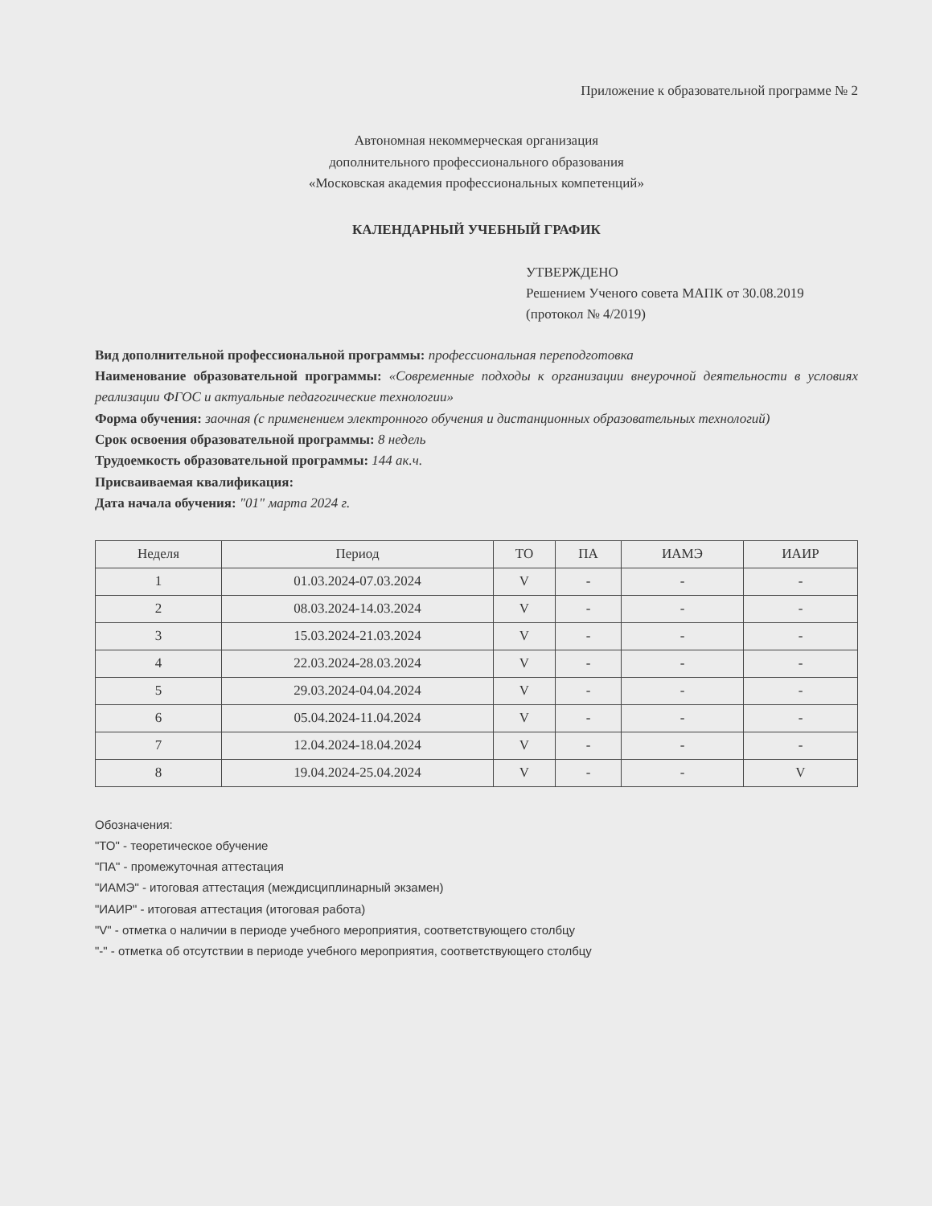Приложение к образовательной программе № 2
Автономная некоммерческая организация
дополнительного профессионального образования
«Московская академия профессиональных компетенций»
КАЛЕНДАРНЫЙ УЧЕБНЫЙ ГРАФИК
УТВЕРЖДЕНО
Решением Ученого совета МАПК от 30.08.2019
(протокол № 4/2019)
Вид дополнительной профессиональной программы: профессиональная переподготовка
Наименование образовательной программы: «Современные подходы к организации внеурочной деятельности в условиях реализации ФГОС и актуальные педагогические технологии»
Форма обучения: заочная (с применением электронного обучения и дистанционных образовательных технологий)
Срок освоения образовательной программы: 8 недель
Трудоемкость образовательной программы: 144 ак.ч.
Присваиваемая квалификация:
Дата начала обучения: "01" марта 2024 г.
| Неделя | Период | ТО | ПА | ИАМЭ | ИАИР |
| --- | --- | --- | --- | --- | --- |
| 1 | 01.03.2024-07.03.2024 | V | - | - | - |
| 2 | 08.03.2024-14.03.2024 | V | - | - | - |
| 3 | 15.03.2024-21.03.2024 | V | - | - | - |
| 4 | 22.03.2024-28.03.2024 | V | - | - | - |
| 5 | 29.03.2024-04.04.2024 | V | - | - | - |
| 6 | 05.04.2024-11.04.2024 | V | - | - | - |
| 7 | 12.04.2024-18.04.2024 | V | - | - | - |
| 8 | 19.04.2024-25.04.2024 | V | - | - | V |
Обозначения:
"ТО" - теоретическое обучение
"ПА" - промежуточная аттестация
"ИАМЭ" - итоговая аттестация (междисциплинарный экзамен)
"ИАИР" - итоговая аттестация (итоговая работа)
"V" - отметка о наличии в периоде учебного мероприятия, соответствующего столбцу
"-" - отметка об отсутствии в периоде учебного мероприятия, соответствующего столбцу